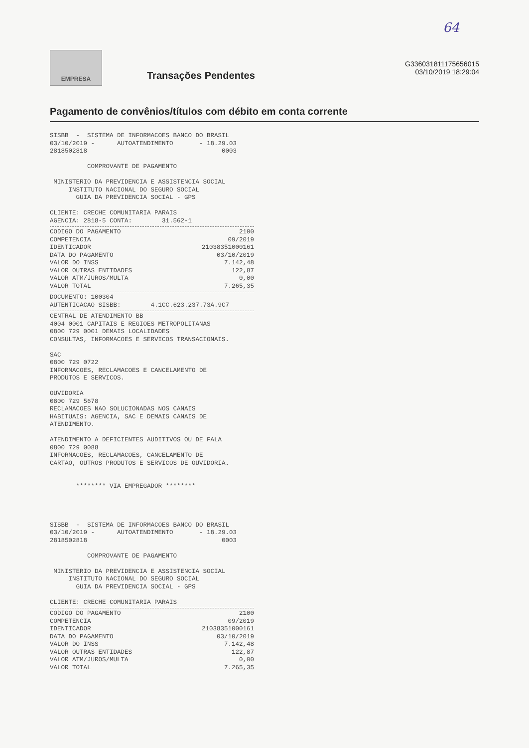64
EMPRESA
Transações Pendentes
G336031811175656015
03/10/2019 18:29:04
Pagamento de convênios/títulos com débito em conta corrente
SISBB  -  SISTEMA DE INFORMACOES BANCO DO BRASIL
03/10/2019 -      AUTOATENDIMENTO       - 18.29.03
2818502818                                    0003

          COMPROVANTE DE PAGAMENTO

 MINISTERIO DA PREVIDENCIA E ASSISTENCIA SOCIAL
     INSTITUTO NACIONAL DO SEGURO SOCIAL
       GUIA DA PREVIDENCIA SOCIAL - GPS

CLIENTE: CRECHE COMUNITARIA PARAIS
AGENCIA: 2818-5 CONTA:        31.562-1
| CODIGO DO PAGAMENTO | 2100 |
| COMPETENCIA | 09/2019 |
| IDENTICADOR | 21038351000161 |
| DATA DO PAGAMENTO | 03/10/2019 |
| VALOR DO INSS | 7.142,48 |
| VALOR OUTRAS ENTIDADES | 122,87 |
| VALOR ATM/JUROS/MULTA | 0,00 |
| VALOR TOTAL | 7.265,35 |
DOCUMENTO: 100304
AUTENTICACAO SISBB:        4.1CC.623.237.73A.9C7
CENTRAL DE ATENDIMENTO BB
4004 0001 CAPITAIS E REGIOES METROPOLITANAS
0800 729 0001 DEMAIS LOCALIDADES
CONSULTAS, INFORMACOES E SERVICOS TRANSACIONAIS.

SAC
0800 729 0722
INFORMACOES, RECLAMACOES E CANCELAMENTO DE
PRODUTOS E SERVICOS.

OUVIDORIA
0800 729 5678
RECLAMACOES NAO SOLUCIONADAS NOS CANAIS
HABITUAIS: AGENCIA, SAC E DEMAIS CANAIS DE
ATENDIMENTO.

ATENDIMENTO A DEFICIENTES AUDITIVOS OU DE FALA
0800 729 0088
INFORMACOES, RECLAMACOES, CANCELAMENTO DE
CARTAO, OUTROS PRODUTOS E SERVICOS DE OUVIDORIA.


       ******** VIA EMPREGADOR ********




SISBB  -  SISTEMA DE INFORMACOES BANCO DO BRASIL
03/10/2019 -      AUTOATENDIMENTO       - 18.29.03
2818502818                                    0003

          COMPROVANTE DE PAGAMENTO

 MINISTERIO DA PREVIDENCIA E ASSISTENCIA SOCIAL
     INSTITUTO NACIONAL DO SEGURO SOCIAL
       GUIA DA PREVIDENCIA SOCIAL - GPS

CLIENTE: CRECHE COMUNITARIA PARAIS
| CODIGO DO PAGAMENTO | 2100 |
| COMPETENCIA | 09/2019 |
| IDENTICADOR | 21038351000161 |
| DATA DO PAGAMENTO | 03/10/2019 |
| VALOR DO INSS | 7.142,48 |
| VALOR OUTRAS ENTIDADES | 122,87 |
| VALOR ATM/JUROS/MULTA | 0,00 |
| VALOR TOTAL | 7.265,35 |